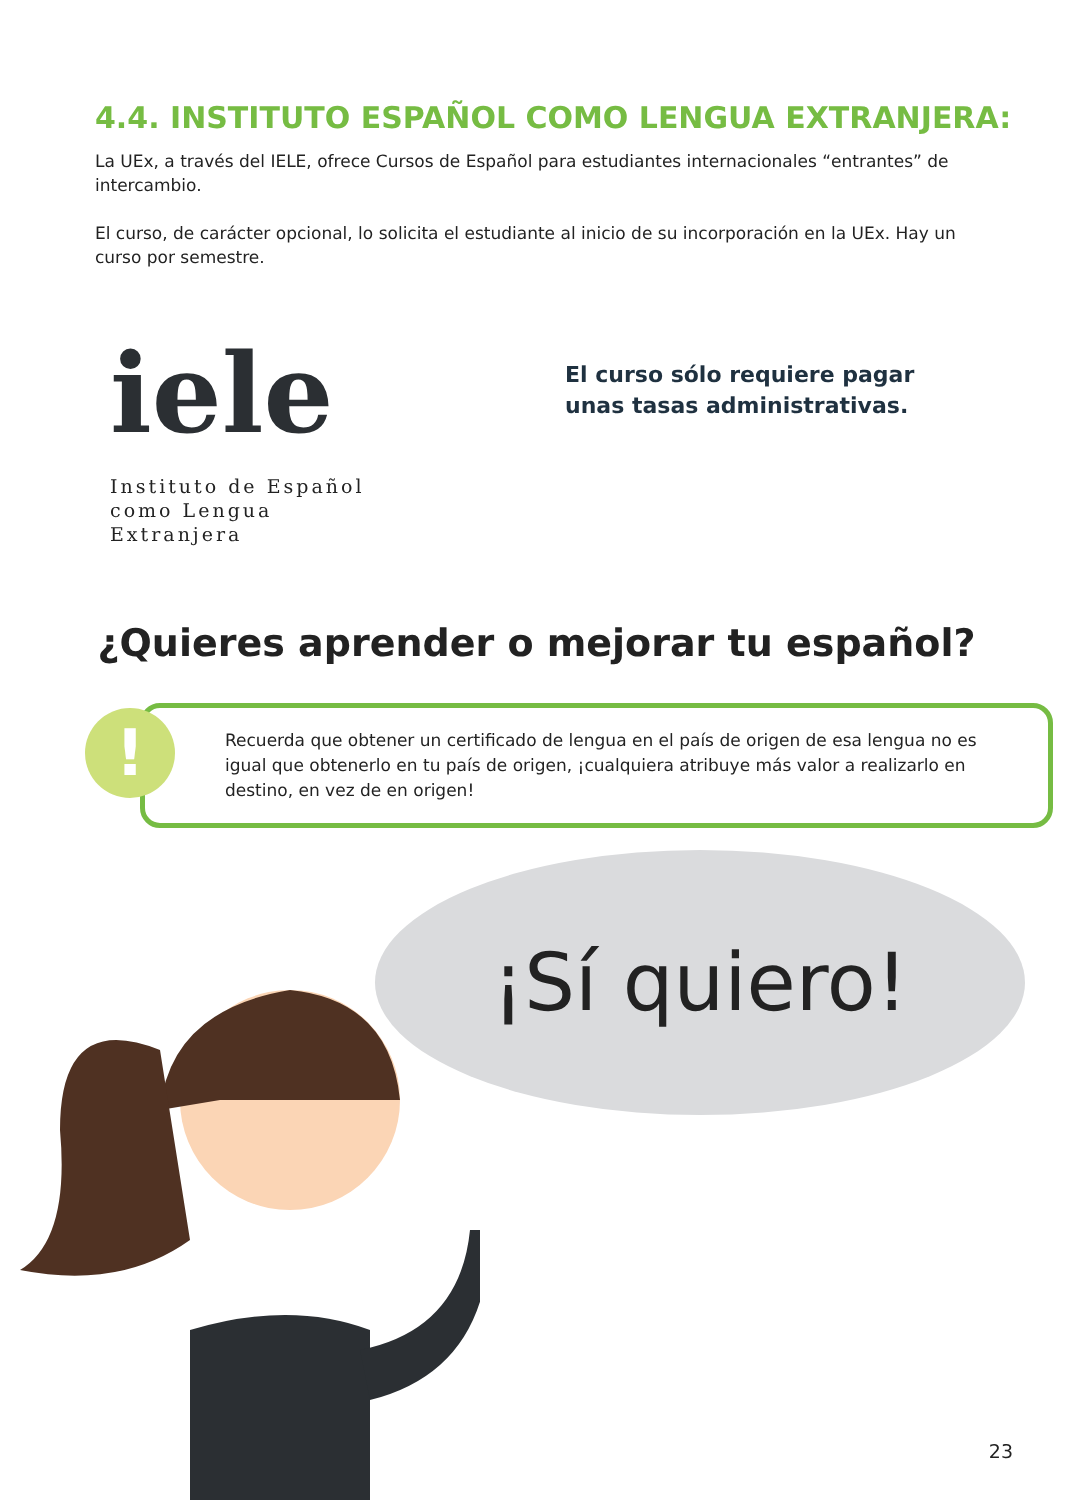4.4. INSTITUTO ESPAÑOL COMO LENGUA EXTRANJERA:
La UEx, a través del IELE, ofrece Cursos de Español para estudiantes internacionales “entrantes” de intercambio.
El curso, de carácter opcional, lo solicita el estudiante al inicio de su incorporación en la UEx. Hay un curso por semestre.
iele
Instituto de Español
como Lengua Extranjera
El curso sólo requiere pagar
unas tasas administrativas.
¿Quieres aprender o mejorar tu español?
!
Recuerda que obtener un certificado de lengua en el país de origen de esa lengua no es igual que obtenerlo en tu país de origen, ¡cualquiera atribuye más valor a realizarlo en destino, en vez de en origen!
¡Sí quiero!
23